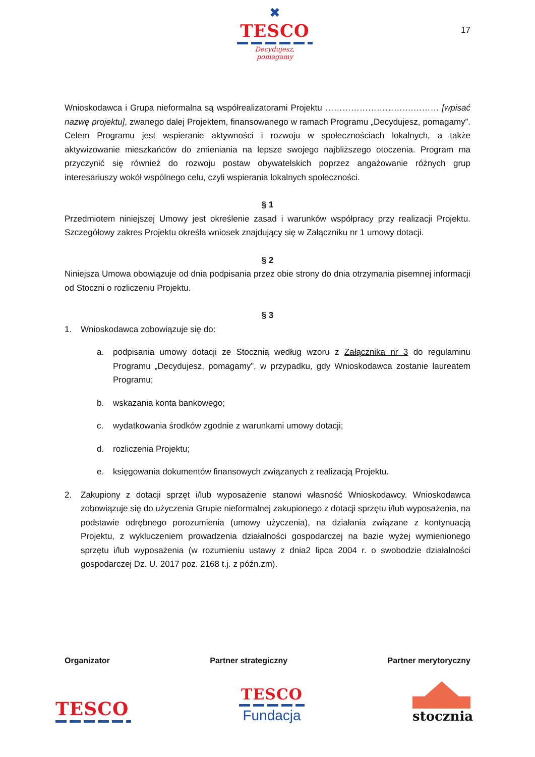✖
TESCO
Decydujesz, pomagamy
17
Wnioskodawca i Grupa nieformalna są współrealizatorami Projektu ………………………….……… [wpisać nazwę projektu], zwanego dalej Projektem, finansowanego w ramach Programu „Decydujesz, pomagamy”. Celem Programu jest wspieranie aktywności i rozwoju w społecznościach lokalnych, a także aktywizowanie mieszkańców do zmieniania na lepsze swojego najbliższego otoczenia. Program ma przyczynić się również do rozwoju postaw obywatelskich poprzez angażowanie różnych grup interesariuszy wokół wspólnego celu, czyli wspierania lokalnych społeczności.
§ 1
Przedmiotem niniejszej Umowy jest określenie zasad i warunków współpracy przy realizacji Projektu. Szczegółowy zakres Projektu określa wniosek znajdujący się w Załączniku nr 1 umowy dotacji.
§ 2
Niniejsza Umowa obowiązuje od dnia podpisania przez obie strony do dnia otrzymania pisemnej informacji od Stoczni o rozliczeniu Projektu.
§ 3
1. Wnioskodawca zobowiązuje się do:
a. podpisania umowy dotacji ze Stocznią według wzoru z Załącznika nr 3 do regulaminu Programu „Decydujesz, pomagamy”, w przypadku, gdy Wnioskodawca zostanie laureatem Programu;
b. wskazania konta bankowego;
c. wydatkowania środków zgodnie z warunkami umowy dotacji;
d. rozliczenia Projektu;
e. księgowania dokumentów finansowych związanych z realizacją Projektu.
2. Zakupiony z dotacji sprzęt i/lub wyposażenie stanowi własność Wnioskodawcy. Wnioskodawca zobowiązuje się do użyczenia Grupie nieformalnej zakupionego z dotacji sprzętu i/lub wyposażenia, na podstawie odrębnego porozumienia (umowy użyczenia), na działania związane z kontynuacją Projektu, z wykluczeniem prowadzenia działalności gospodarczej na bazie wyżej wymienionego sprzętu i/lub wyposażenia (w rozumieniu ustawy z dnia2 lipca 2004 r. o swobodzie działalności gospodarczej Dz. U. 2017 poz. 2168 t.j. z późn.zm).
Organizator Partner strategiczny Partner merytoryczny
TESCO
TESCO
Fundacja
stocznia